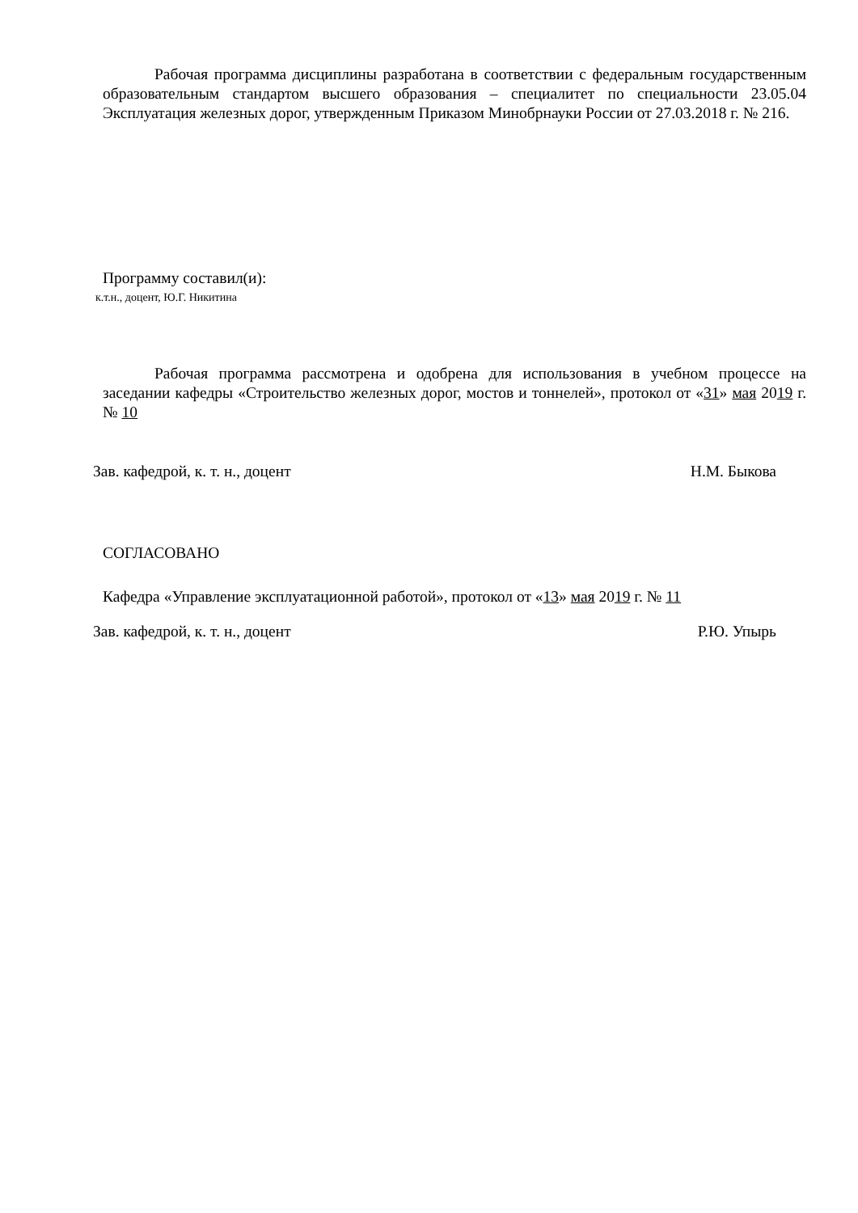Рабочая программа дисциплины разработана в соответствии с федеральным государственным образовательным стандартом высшего образования – специалитет по специальности 23.05.04 Эксплуатация железных дорог, утвержденным Приказом Минобрнауки России от 27.03.2018 г. № 216.
Программу составил(и):
к.т.н., доцент, Ю.Г. Никитина
Рабочая программа рассмотрена и одобрена для использования в учебном процессе на заседании кафедры «Строительство железных дорог, мостов и тоннелей», протокол от «31» мая 2019 г. № 10
Зав. кафедрой, к. т. н., доцент Н.М. Быкова
СОГЛАСОВАНО
Кафедра «Управление эксплуатационной работой», протокол от «13» мая 2019 г. № 11
Зав. кафедрой, к. т. н., доцент Р.Ю. Упырь